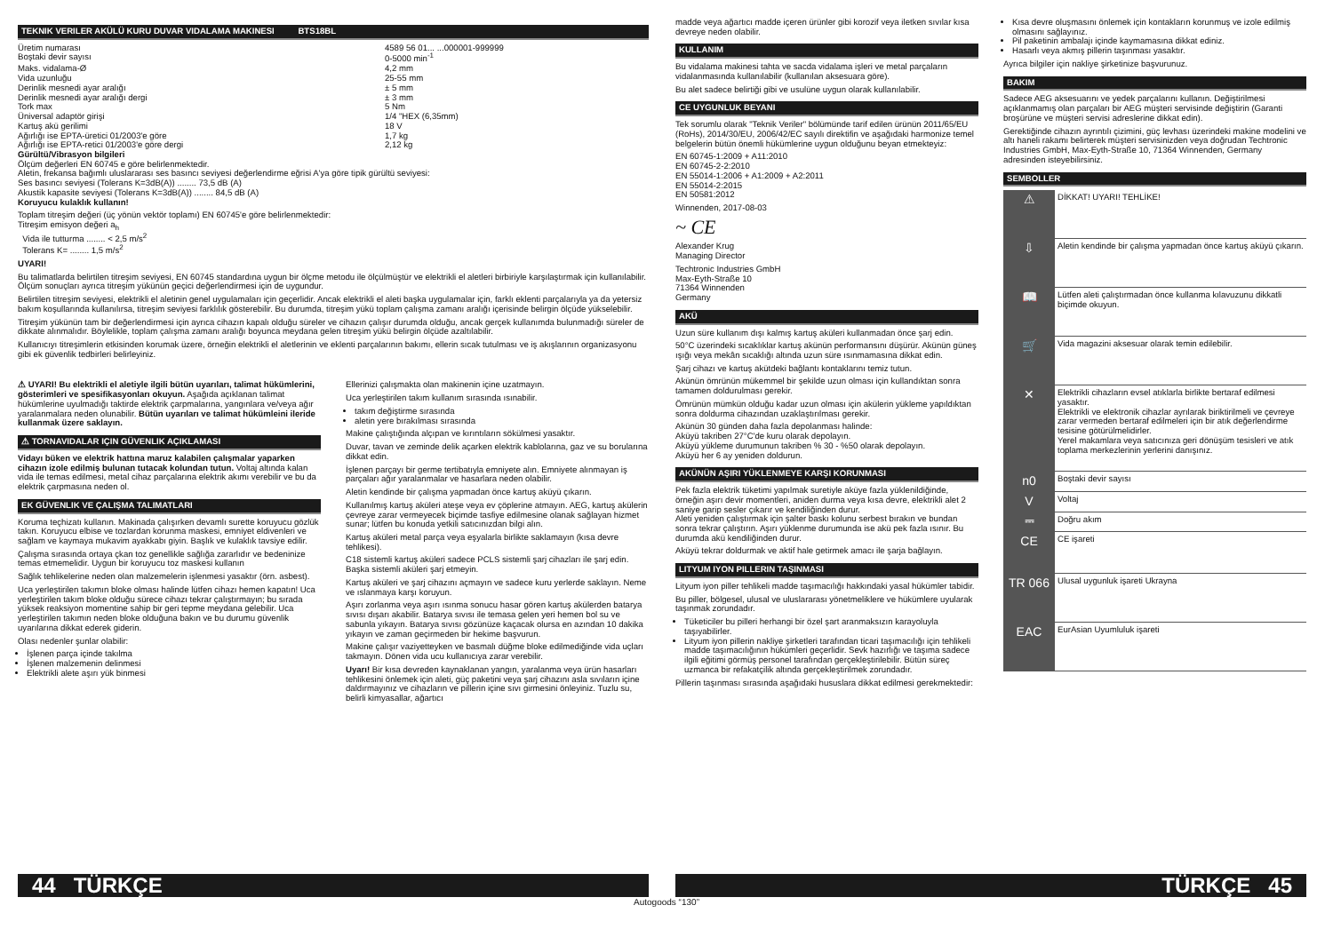TEKNIK VERILER AKÜLÜ KURU DUVAR VIDALAMA MAKINESI BTS18BL
| Üretim numarası | 4589 56 01... ...000001-999999 |
| Boştaki devir sayısı | 0-5000 min<sup>-1</sup> |
| Maks. vidalama-Ø | 4,2 mm |
| Vida uzunluğu | 25-55 mm |
| Derinlik mesnedi ayar aralığı | ± 5 mm |
| Derinlik mesnedi ayar aralığı dergi | ± 3 mm |
| Tork max | 5 Nm |
| Üniversal adaptör girişi | 1/4 "HEX (6,35mm) |
| Kartuş akü gerilimi | 18 V |
| Ağırlığı ise EPTA-üretici 01/2003'e göre | 1,7 kg |
| Ağırlığı ise EPTA-retici 01/2003'e göre dergi | 2,12 kg |
Gürültü/Vibrasyon bilgileri
Ölçüm değerleri EN 60745 e göre belirlenmektedir.
Aletin, frekansa bağımlı uluslararası ses basıncı seviyesi değerlendirme eğrisi A'ya göre tipik gürültü seviyesi:
Ses basıncı seviyesi (Tolerans K=3dB(A)) ........ 73,5 dB (A)
Akustik kapasite seviyesi (Tolerans K=3dB(A)) ........ 84,5 dB (A)
Koruyucu kulaklık kullanın!
Toplam titreşim değeri (üç yönün vektör toplamı) EN 60745'e göre belirlenmektedir:
Titreşim emisyon değeri a<sub>h</sub>
Vida ile tutturma ........ < 2,5 m/s<sup>2</sup>
Tolerans K= ........ 1,5 m/s<sup>2</sup>
UYARI!
Bu talimatlarda belirtilen titreşim seviyesi, EN 60745 standardına uygun bir ölçme metodu ile ölçülmüştür ve elektrikli el aletleri birbiriyle karşılaştırmak için kullanılabilir. Ölçüm sonuçları ayrıca titreşim yükünün geçici değerlendirmesi için de uygundur.
Belirtilen titreşim seviyesi, elektrikli el aletinin genel uygulamaları için geçerlidir. Ancak elektrikli el aleti başka uygulamalar için, farklı eklenti parçalarıyla ya da yetersiz bakım koşullarında kullanılırsa, titreşim seviyesi farklılık gösterebilir. Bu durumda, titreşim yükü toplam çalışma zamanı aralığı içerisinde belirgin ölçüde yükselebilir.
Titreşim yükünün tam bir değerlendirmesi için ayrıca cihazın kapalı olduğu süreler ve cihazın çalışır durumda olduğu, ancak gerçek kullanımda bulunmadığı süreler de dikkate alınmalıdır. Böylelikle, toplam çalışma zamanı aralığı boyunca meydana gelen titreşim yükü belirgin ölçüde azaltılabilir.
Kullanıcıyı titreşimlerin etkisinden korumak üzere, örneğin elektrikli el aletlerinin ve eklenti parçalarının bakımı, ellerin sıcak tutulması ve iş akışlarının organizasyonu gibi ek güvenlik tedbirleri belirleyiniz.
⚠ UYARI! Bu elektrikli el aletiyle ilgili bütün uyarıları, talimat hükümlerini, gösterimleri ve spesifikasyonları okuyun. Aşağıda açıklanan talimat hükümlerine uyulmadığı taktirde elektrik çarpmalarına, yangınlara ve/veya ağır yaralanmalara neden olunabilir. Bütün uyarıları ve talimat hükümleini ileride kullanmak üzere saklayın.
⚠ TORNAVIDALAR IÇIN GÜVENLIK AÇIKLAMASI
Vidayı büken ve elektrik hattına maruz kalabilen çalışmalar yaparken cihazın izole edilmiş bulunan tutacak kolundan tutun. Voltaj altında kalan vida ile temas edilmesi, metal cihaz parçalarına elektrik akımı verebilir ve bu da elektrik çarpmasına neden ol.
EK GÜVENLIK VE ÇALIŞMA TALIMATLARI
Koruma teçhizatı kullanın. Makinada çalışırken devamlı surette koruyucu gözlük takın. Koruyucu elbise ve tozlardan korunma maskesi, emniyet eldivenleri ve sağlam ve kaymaya mukavim ayakkabı giyin. Başlık ve kulaklık tavsiye edilir.
Çalışma sırasında ortaya çkan toz genellikle sağlığa zararlıdır ve bedeninize temas etmemelidir. Uygun bir koruyucu toz maskesi kullanın
Sağlık tehlikelerine neden olan malzemelerin işlenmesi yasaktır (örn. asbest).
Uca yerleştirilen takımın bloke olması halinde lütfen cihazı hemen kapatın! Uca yerleştirilen takım bloke olduğu sürece cihazı tekrar çalıştırmayın; bu sırada yüksek reaksiyon momentine sahip bir geri tepme meydana gelebilir. Uca yerleştirilen takımın neden bloke olduğuna bakın ve bu durumu güvenlik uyarılarına dikkat ederek giderin.
Olası nedenler şunlar olabilir:
İşlenen parça içinde takılma
İşlenen malzemenin delinmesi
Elektrikli alete aşırı yük binmesi
Ellerinizi çalışmakta olan makinenin içine uzatmayın.
Uca yerleştirilen takım kullanım sırasında ısınabilir.
takım değiştirme sırasında
aletin yere bırakılması sırasında
Makine çalıştığında alçıpan ve kırıntıların sökülmesi yasaktır.
Duvar, tavan ve zeminde delik açarken elektrik kablolarına, gaz ve su borularına dikkat edin.
İşlenen parçayı bir germe tertibatıyla emniyete alın. Emniyete alınmayan iş parçaları ağır yaralanmalar ve hasarlara neden olabilir.
Aletin kendinde bir çalışma yapmadan önce kartuş aküyü çıkarın.
Kullanılmış kartuş aküleri ateşe veya ev çöplerine atmayın. AEG, kartuş akülerin çevreye zarar vermeyecek biçimde tasfiye edilmesine olanak sağlayan hizmet sunar; lütfen bu konuda yetkili satıcınızdan bilgi alın.
Kartuş aküleri metal parça veya eşyalarla birlikte saklamayın (kısa devre tehlikesi).
C18 sistemli kartuş aküleri sadece PCLS sistemli şarj cihazları ile şarj edin. Başka sistemli aküleri şarj etmeyin.
Kartuş aküleri ve şarj cihazını açmayın ve sadece kuru yerlerde saklayın. Neme ve ıslanmaya karşı koruyun.
Aşırı zorlanma veya aşırı ısınma sonucu hasar gören kartuş akülerden batarya sıvısı dışarı akabilir. Batarya sıvısı ile temasa gelen yeri hemen bol su ve sabunla yıkayın. Batarya sıvısı gözünüze kaçacak olursa en azından 10 dakika yıkayın ve zaman geçirmeden bir hekime başvurun.
Makine çalışır vaziyetteyken ve basmalı düğme bloke edilmediğinde vida uçları takmayın. Dönen vida ucu kullanıcıya zarar verebilir.
Uyarı! Bir kısa devreden kaynaklanan yangın, yaralanma veya ürün hasarları tehlikesini önlemek için aleti, güç paketini veya şarj cihazını asla sıvıların içine daldırmayınız ve cihazların ve pillerin içine sıvı girmesini önleyiniz. Tuzlu su, belirli kimyasallar, ağartıcı
44 TÜRKÇE
madde veya ağartıcı madde içeren ürünler gibi korozif veya iletken sıvılar kısa devreye neden olabilir.
KULLANIM
Bu vidalama makinesi tahta ve sacda vidalama işleri ve metal parçaların vidalanmasında kullanılabilir (kullanılan aksesuara göre).
Bu alet sadece belirtiği gibi ve usulüne uygun olarak kullanılabilir.
CE UYGUNLUK BEYANI
Tek sorumlu olarak "Teknik Veriler" bölümünde tarif edilen ürünün 2011/65/EU (RoHs), 2014/30/EU, 2006/42/EC sayılı direktifin ve aşağıdaki harmonize temel belgelerin bütün önemli hükümlerine uygun olduğunu beyan etmekteyiz:
EN 60745-1:2009 + A11:2010
EN 60745-2-2:2010
EN 55014-1:2006 + A1:2009 + A2:2011
EN 55014-2:2015
EN 50581:2012
Winnenden, 2017-08-03
~ CE
Alexander Krug
Managing Director
Techtronic Industries GmbH
Max-Eyth-Straße 10
71364 Winnenden
Germany
AKÜ
Uzun süre kullanım dışı kalmış kartuş aküleri kullanmadan önce şarj edin.
50°C üzerindeki sıcaklıklar kartuş akünün performansını düşürür. Akünün güneş ışığı veya mekân sıcaklığı altında uzun süre ısınmamasına dikkat edin.
Şarj cihazı ve kartuş akütdeki bağlantı kontaklarını temiz tutun.
Akünün ömrünün mükemmel bir şekilde uzun olması için kullandıktan sonra tamamen doldurulması gerekir.
Ömrünün mümkün olduğu kadar uzun olması için akülerin yükleme yapıldıktan sonra doldurma cihazından uzaklaştırılması gerekir.
Akünün 30 günden daha fazla depolanması halinde:
Aküyü takriben 27°C'de kuru olarak depolayın.
Aküyü yükleme durumunun takriben % 30 - %50 olarak depolayın.
Aküyü her 6 ay yeniden doldurun.
AKÜNÜN AŞIRI YÜKLENMEYE KARŞI KORUNMASI
Pek fazla elektrik tüketimi yapılmak suretiyle aküye fazla yüklenildiğinde, örneğin aşırı devir momentleri, aniden durma veya kısa devre, elektrikli alet 2 saniye garip sesler çıkarır ve kendiliğinden durur.
Aleti yeniden çalıştırmak için şalter baskı kolunu serbest bırakın ve bundan sonra tekrar çalıştırın. Aşırı yüklenme durumunda ise akü pek fazla ısınır. Bu durumda akü kendiliğinden durur.
Aküyü tekrar doldurmak ve aktif hale getirmek amacı ile şarja bağlayın.
LITYUM IYON PILLERIN TAŞINMASI
Lityum iyon piller tehlikeli madde taşımacılığı hakkındaki yasal hükümler tabidir.
Bu piller, bölgesel, ulusal ve uluslararası yönetmeliklere ve hükümlere uyularak taşınmak zorundadır.
Tüketiciler bu pilleri herhangi bir özel şart aranmaksızın karayoluyla taşıyabilirler.
Lityum iyon pillerin nakliye şirketleri tarafından ticari taşımacılığı için tehlikeli madde taşımacılığının hükümleri geçerlidir. Sevk hazırlığı ve taşıma sadece ilgili eğitimi görmüş personel tarafından gerçekleştirilebilir. Bütün süreç uzmanca bir refakatçilik altında gerçekleştirilmek zorundadır.
Pillerin taşınması sırasında aşağıdaki hususlara dikkat edilmesi gerekmektedir:
Kısa devre oluşmasını önlemek için kontakların korunmuş ve izole edilmiş olmasını sağlayınız.
Pil paketinin ambalajı içinde kaymamasına dikkat ediniz.
Hasarlı veya akmış pillerin taşınması yasaktır.
Ayrıca bilgiler için nakliye şirketinize başvurunuz.
BAKIM
Sadece AEG aksesuarını ve yedek parçalarını kullanın. Değiştirilmesi açıklanmamış olan parçaları bir AEG müşteri servisinde değiştirin (Garanti broşürüne ve müşteri servisi adreslerine dikkat edin).
Gerektiğinde cihazın ayrıntılı çizimini, güç levhası üzerindeki makine modelini ve altı haneli rakamı belirterek müşteri servisinizden veya doğrudan Techtronic Industries GmbH, Max-Eyth-Straße 10, 71364 Winnenden, Germany adresinden isteyebilirsiniz.
SEMBOLLER
| ⚠ | DİKKAT! UYARI! TEHLİKE! |
| ⇩ | Aletin kendinde bir çalışma yapmadan önce kartuş aküyü çıkarın. |
| 📖 | Lütfen aleti çalıştırmadan önce kullanma kılavuzunu dikkatli biçimde okuyun. |
| 🛒 | Vida magazini aksesuar olarak temin edilebilir. |
| ✕ | Elektrikli cihazların evsel atıklarla birlikte bertaraf edilmesi yasaktır. Elektrikli ve elektronik cihazlar ayrılarak biriktirilmeli ve çevreye zarar vermeden bertaraf edilmeleri için bir atık değerlendirme tesisine götürülmelidirler. Yerel makamlara veya satıcınıza geri dönüşüm tesisleri ve atık toplama merkezlerinin yerlerini danışınız. |
| n0 | Boştaki devir sayısı |
| V | Voltaj |
| ⎓ | Doğru akım |
| CE | CE işareti |
| TR 066 | Ulusal uygunluk işareti Ukrayna |
| EAC | EurAsian Uyumluluk işareti |
TÜRKÇE 45
Autogoods “130”